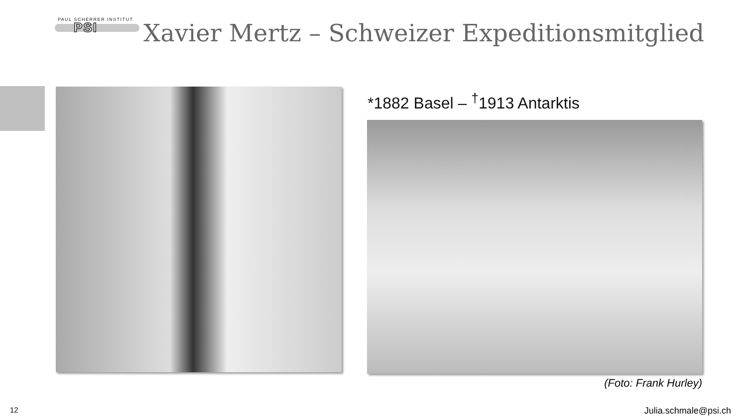PAUL SCHERRER INSTITUT
PSI
Xavier Mertz – Schweizer Expeditionsmitglied
*1882 Basel – <sup>†</sup>1913 Antarktis
(Foto: Frank Hurley)
12 Julia.schmale@psi.ch